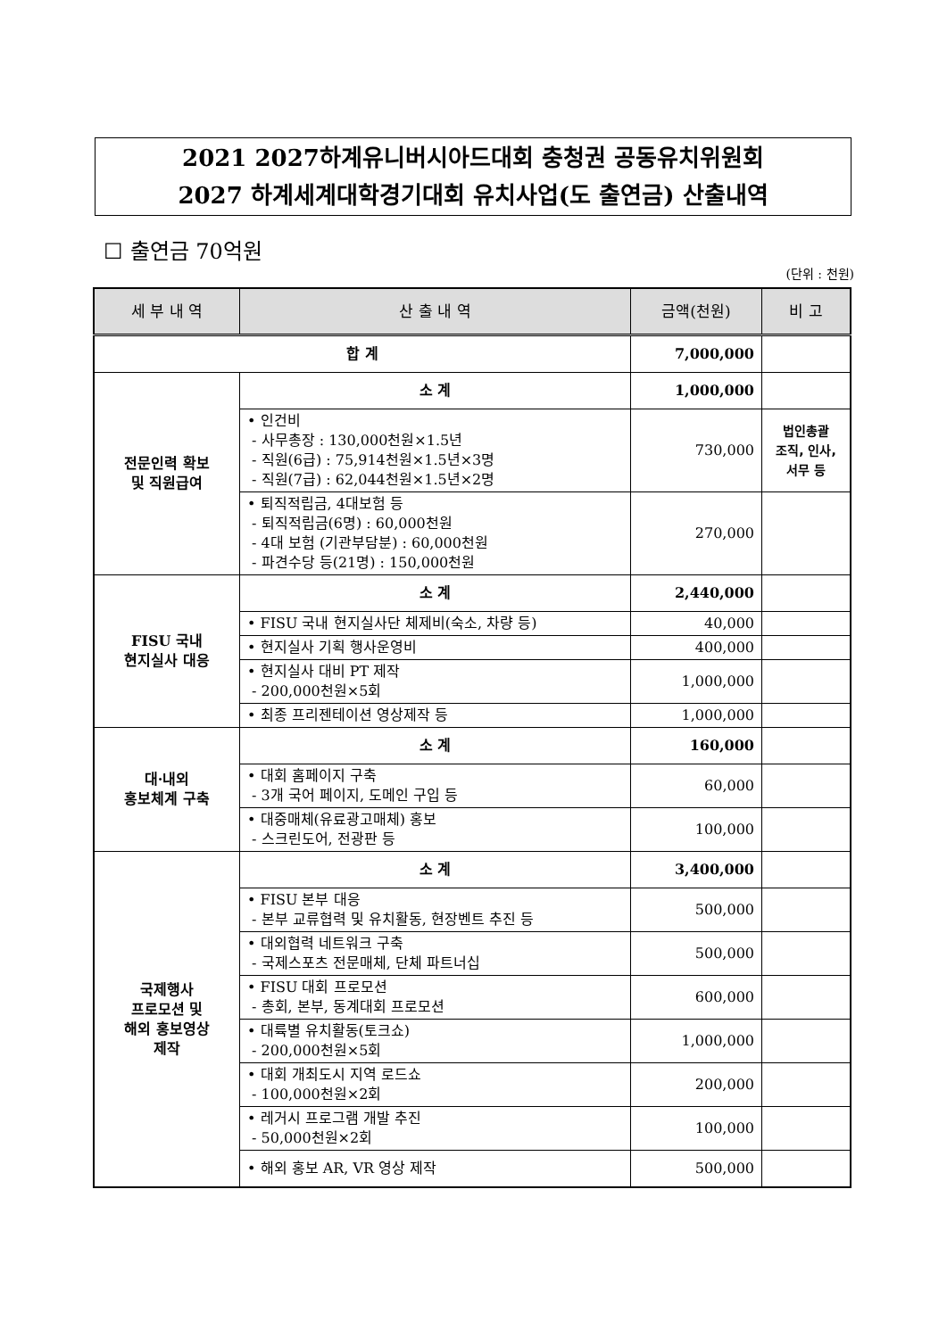2021 2027하계유니버시아드대회 충청권 공동유치위원회
2027 하계세계대학경기대회 유치사업(도 출연금) 산출내역
☐ 출연금 70억원
(단위 : 천원)
| 세 부 내 역 | 산 출 내 역 | 금액(천원) | 비 고 |
| --- | --- | --- | --- |
| 합 계 | | 7,000,000 | |
| 전문인력 확보 및 직원급여 | 소 계 | 1,000,000 | |
| | • 인건비 - 사무총장 : 130,000천원×1.5년 - 직원(6급) : 75,914천원×1.5년×3명 - 직원(7급) : 62,044천원×1.5년×2명 | 730,000 | 법인총괄 조직, 인사, 서무 등 |
| | • 퇴직적립금, 4대보험 등 - 퇴직적립금(6명) : 60,000천원 - 4대 보험 (기관부담분) : 60,000천원 - 파견수당 등(21명) : 150,000천원 | 270,000 | |
| FISU 국내 현지실사 대응 | 소 계 | 2,440,000 | |
| | • FISU 국내 현지실사단 체제비(숙소, 차량 등) | 40,000 | |
| | • 현지실사 기획 행사운영비 | 400,000 | |
| | • 현지실사 대비 PT 제작 - 200,000천원×5회 | 1,000,000 | |
| | • 최종 프리젠테이션 영상제작 등 | 1,000,000 | |
| 대·내외 홍보체계 구축 | 소 계 | 160,000 | |
| | • 대회 홈페이지 구축 - 3개 국어 페이지, 도메인 구입 등 | 60,000 | |
| | • 대중매체(유료광고매체) 홍보 - 스크린도어, 전광판 등 | 100,000 | |
| 국제행사 프로모션 및 해외 홍보영상 제작 | 소 계 | 3,400,000 | |
| | • FISU 본부 대응 - 본부 교류협력 및 유치활동, 현장벤트 추진 등 | 500,000 | |
| | • 대외협력 네트워크 구축 - 국제스포츠 전문매체, 단체 파트너십 | 500,000 | |
| | • FISU 대회 프로모션 - 총회, 본부, 동계대회 프로모션 | 600,000 | |
| | • 대륙별 유치활동(토크쇼) - 200,000천원×5회 | 1,000,000 | |
| | • 대회 개최도시 지역 로드쇼 - 100,000천원×2회 | 200,000 | |
| | • 레거시 프로그램 개발 추진 - 50,000천원×2회 | 100,000 | |
| | • 해외 홍보 AR, VR 영상 제작 | 500,000 | |